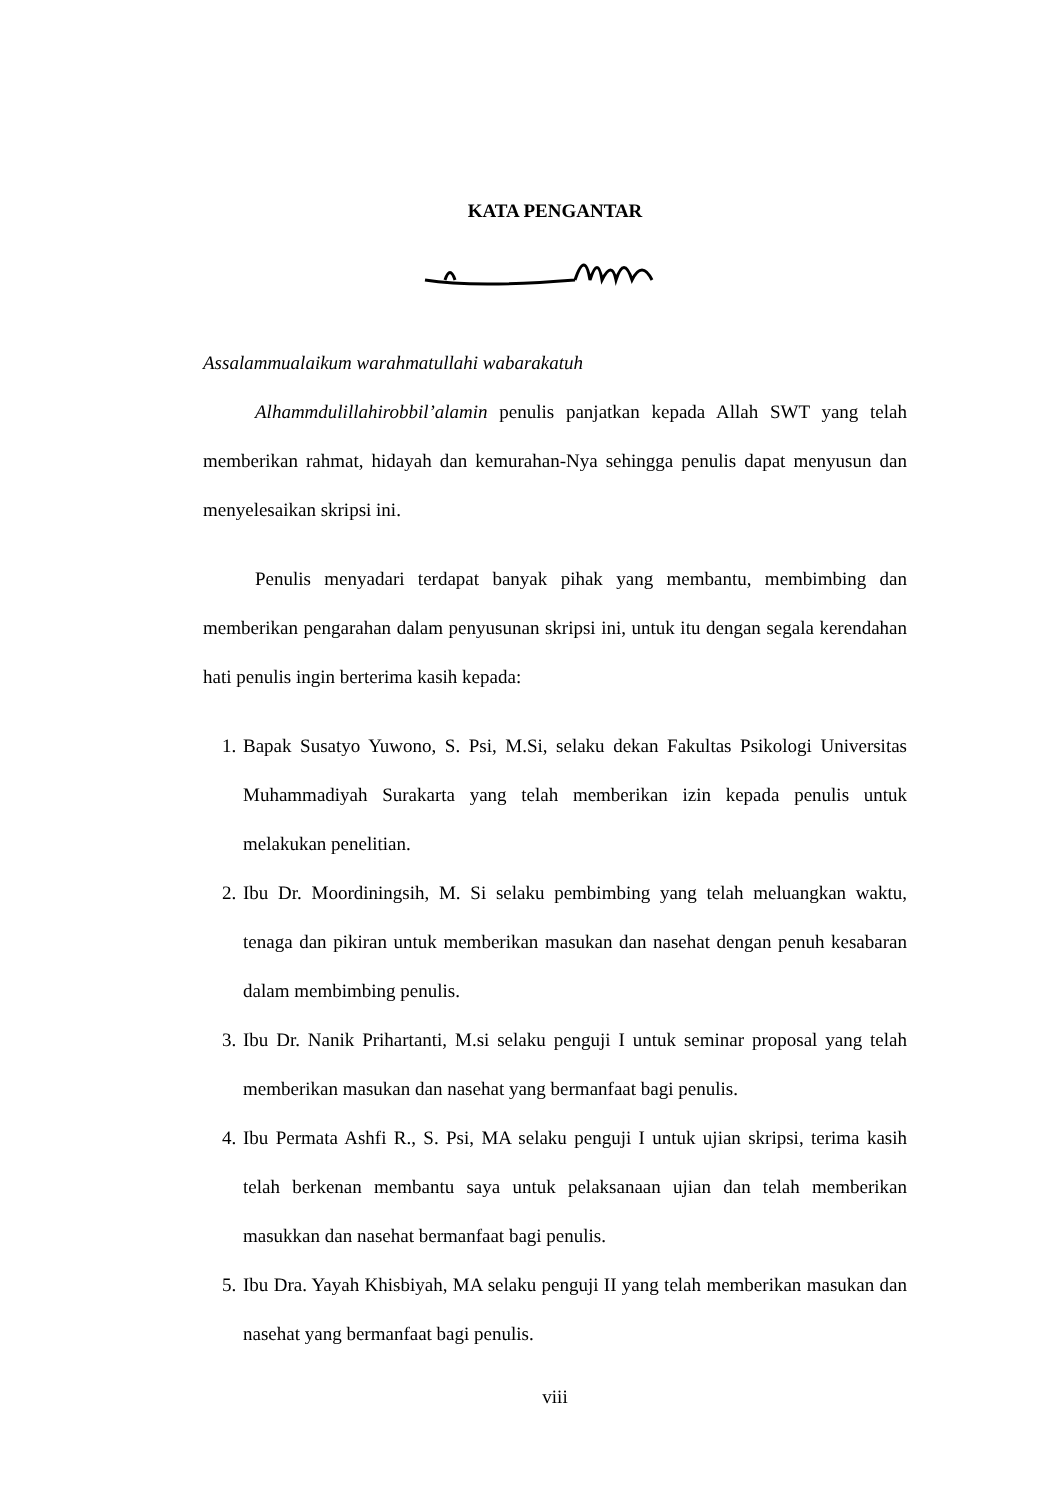KATA PENGANTAR
Assalammualaikum warahmatullahi wabarakatuh
Alhammdulillahirobbil’alamin penulis panjatkan kepada Allah SWT yang telah memberikan rahmat, hidayah dan kemurahan-Nya sehingga penulis dapat menyusun dan menyelesaikan skripsi ini.
Penulis menyadari terdapat banyak pihak yang membantu, membimbing dan memberikan pengarahan dalam penyusunan skripsi ini, untuk itu dengan segala kerendahan hati penulis ingin berterima kasih kepada:
1. Bapak Susatyo Yuwono, S. Psi, M.Si, selaku dekan Fakultas Psikologi Universitas Muhammadiyah Surakarta yang telah memberikan izin kepada penulis untuk melakukan penelitian.
2. Ibu Dr. Moordiningsih, M. Si selaku pembimbing yang telah meluangkan waktu, tenaga dan pikiran untuk memberikan masukan dan nasehat dengan penuh kesabaran dalam membimbing penulis.
3. Ibu Dr. Nanik Prihartanti, M.si selaku penguji I untuk seminar proposal yang telah memberikan masukan dan nasehat yang bermanfaat bagi penulis.
4. Ibu Permata Ashfi R., S. Psi, MA selaku penguji I untuk ujian skripsi, terima kasih telah berkenan membantu saya untuk pelaksanaan ujian dan telah memberikan masukkan dan nasehat bermanfaat bagi penulis.
5. Ibu Dra. Yayah Khisbiyah, MA selaku penguji II yang telah memberikan masukan dan nasehat yang bermanfaat bagi penulis.
viii